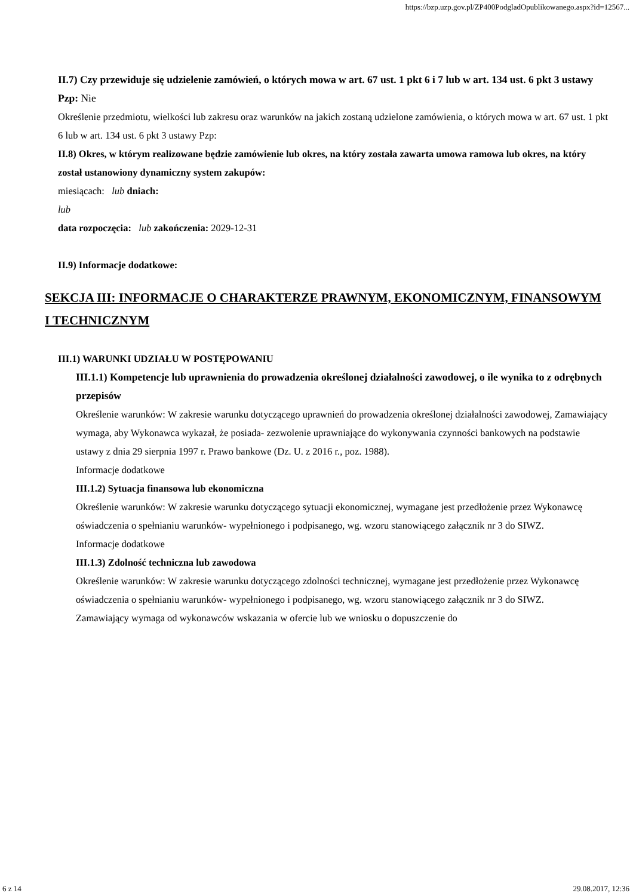https://bzp.uzp.gov.pl/ZP400PodgladOpublikowanego.aspx?id=12567...
II.7) Czy przewiduje się udzielenie zamówień, o których mowa w art. 67 ust. 1 pkt 6 i 7 lub w art. 134 ust. 6 pkt 3 ustawy Pzp: Nie
Określenie przedmiotu, wielkości lub zakresu oraz warunków na jakich zostaną udzielone zamówienia, o których mowa w art. 67 ust. 1 pkt 6 lub w art. 134 ust. 6 pkt 3 ustawy Pzp:
II.8) Okres, w którym realizowane będzie zamówienie lub okres, na który została zawarta umowa ramowa lub okres, na który został ustanowiony dynamiczny system zakupów:
miesiącach: lub dniach:
lub
data rozpoczęcia: lub zakończenia: 2029-12-31
II.9) Informacje dodatkowe:
SEKCJA III: INFORMACJE O CHARAKTERZE PRAWNYM, EKONOMICZNYM, FINANSOWYM I TECHNICZNYM
III.1) WARUNKI UDZIAŁU W POSTĘPOWANIU
III.1.1) Kompetencje lub uprawnienia do prowadzenia określonej działalności zawodowej, o ile wynika to z odrębnych przepisów
Określenie warunków: W zakresie warunku dotyczącego uprawnień do prowadzenia określonej działalności zawodowej, Zamawiający wymaga, aby Wykonawca wykazał, że posiada- zezwolenie uprawniające do wykonywania czynności bankowych na podstawie ustawy z dnia 29 sierpnia 1997 r. Prawo bankowe (Dz. U. z 2016 r., poz. 1988).
Informacje dodatkowe
III.1.2) Sytuacja finansowa lub ekonomiczna
Określenie warunków: W zakresie warunku dotyczącego sytuacji ekonomicznej, wymagane jest przedłożenie przez Wykonawcę oświadczenia o spełnianiu warunków- wypełnionego i podpisanego, wg. wzoru stanowiącego załącznik nr 3 do SIWZ.
Informacje dodatkowe
III.1.3) Zdolność techniczna lub zawodowa
Określenie warunków: W zakresie warunku dotyczącego zdolności technicznej, wymagane jest przedłożenie przez Wykonawcę oświadczenia o spełnianiu warunków- wypełnionego i podpisanego, wg. wzoru stanowiącego załącznik nr 3 do SIWZ.
Zamawiający wymaga od wykonawców wskazania w ofercie lub we wniosku o dopuszczenie do
6 z 14 29.08.2017, 12:36